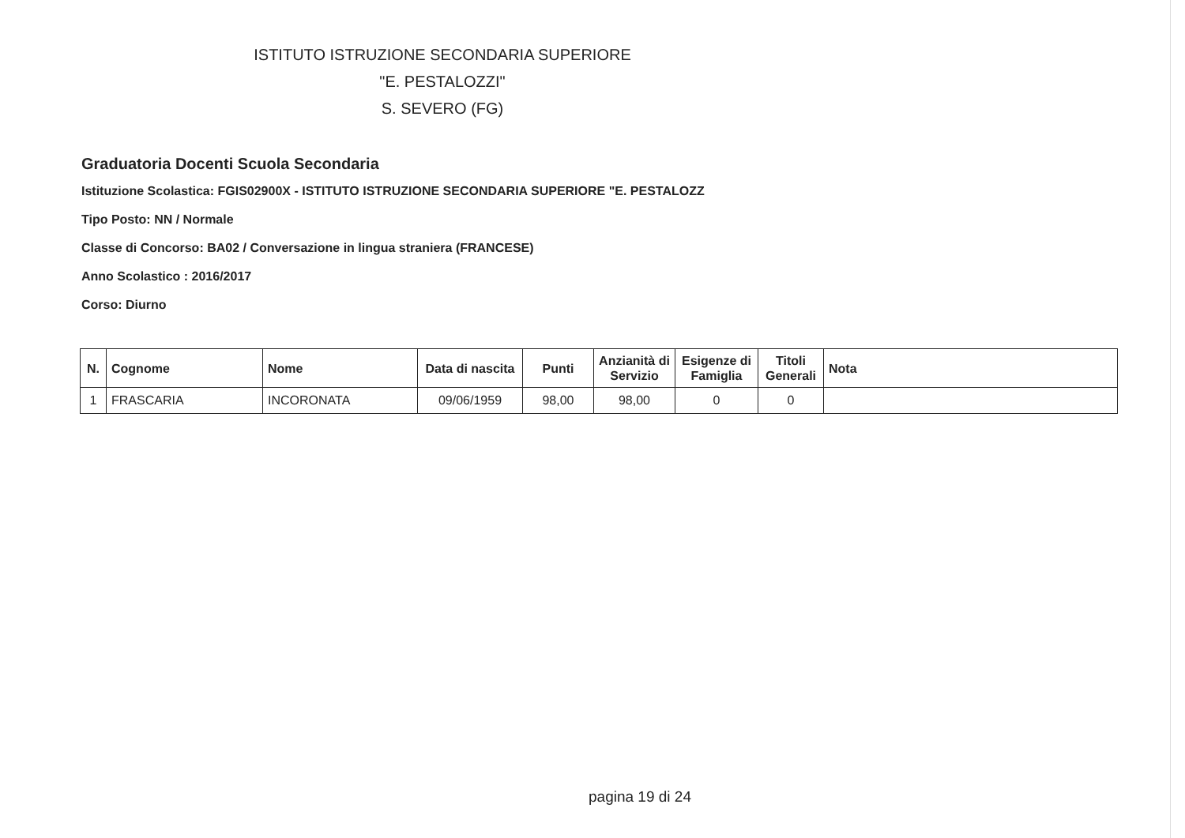ISTITUTO ISTRUZIONE SECONDARIA SUPERIORE
"E. PESTALOZZI"
S. SEVERO (FG)
Graduatoria Docenti Scuola Secondaria
Istituzione Scolastica: FGIS02900X - ISTITUTO ISTRUZIONE SECONDARIA SUPERIORE "E. PESTALOZZ
Tipo Posto: NN / Normale
Classe di Concorso: BA02 / Conversazione in lingua straniera (FRANCESE)
Anno Scolastico : 2016/2017
Corso: Diurno
| N. | Cognome | Nome | Data di nascita | Punti | Anzianità di Servizio | Esigenze di Famiglia | Titoli Generali | Nota |
| --- | --- | --- | --- | --- | --- | --- | --- | --- |
| 1 | FRASCARIA | INCORONATA | 09/06/1959 | 98,00 | 98,00 | 0 | 0 | |
pagina 19 di 24